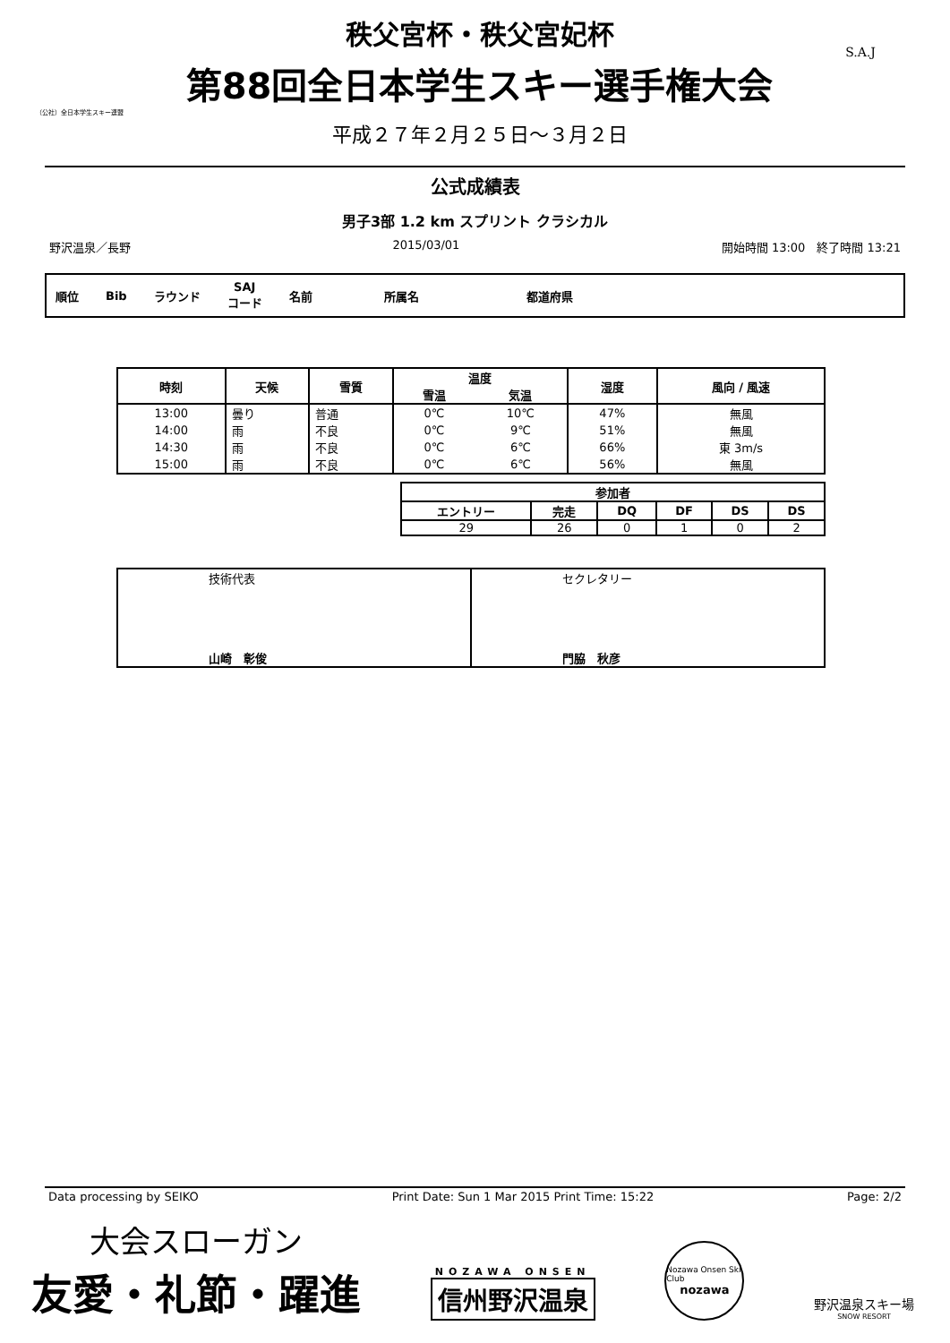（公社）全日本学生スキー連盟
秩父宮杯・秩父宮妃杯
第88回全日本学生スキー選手権大会
平成２７年２月２５日～３月２日
S.A.J
公式成績表
男子3部 1.2 km スプリント クラシカル
野沢温泉／長野 2015/03/01 開始時間 13:00　終了時間 13:21
順位 Bib ラウンド SAJ
コード 名前 所属名 都道府県
| 時刻 | 天候 | 雪質 | 温度 | | 湿度 | 風向 / 風速 |
| --- | --- | --- | --- | --- | --- | --- |
| | | | 雪温 | 気温 | | |
| 13:00 | 曇り | 普通 | 0℃ | 10℃ | 47% | 無風 |
| 14:00 | 雨 | 不良 | 0℃ | 9℃ | 51% | 無風 |
| 14:30 | 雨 | 不良 | 0℃ | 6℃ | 66% | 東 3m/s |
| 15:00 | 雨 | 不良 | 0℃ | 6℃ | 56% | 無風 |
| 参加者 | | | | | |
| --- | --- | --- | --- | --- | --- |
| エントリー | 完走 | DQ | DF | DS | DS |
| 29 | 26 | 0 | 1 | 0 | 2 |
| 技術代表 山崎 彰俊 | セクレタリー 門脇 秋彦 |
Data processing by SEIKO Print Date: Sun 1 Mar 2015 Print Time: 15:22 Page: 2/2
大会スローガン
友愛・礼節・躍進
NOZAWA ONSEN
信州野沢温泉
Nozawa Onsen Ski Club
nozawa
野沢温泉スキー場
SNOW RESORT